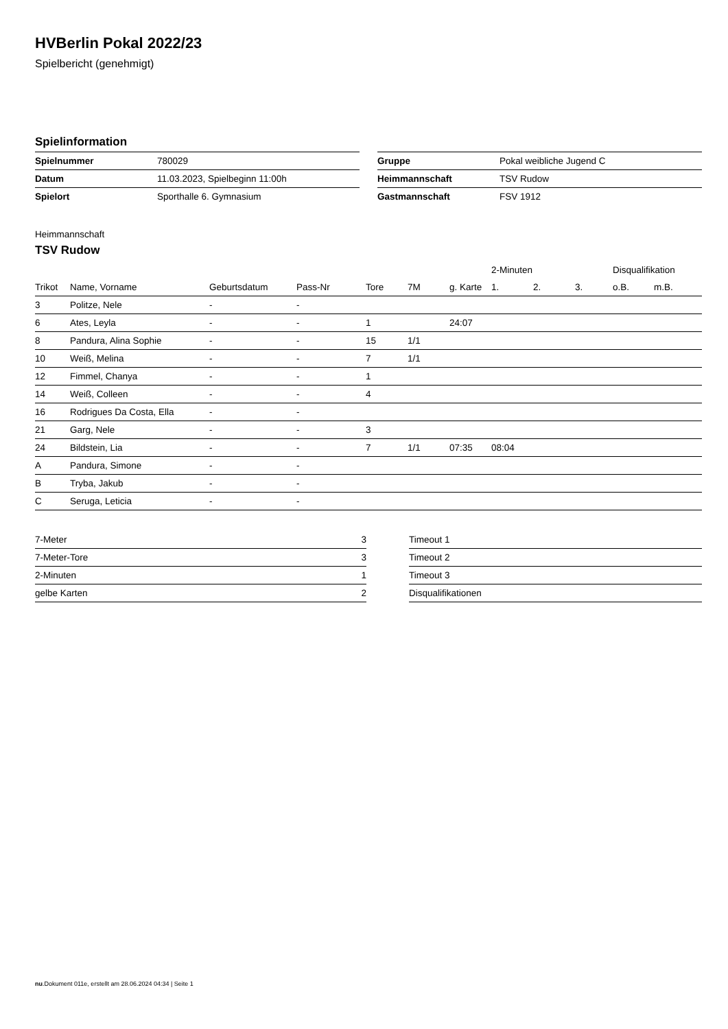HVBerlin Pokal 2022/23
Spielbericht (genehmigt)
Spielinformation
| Spielnummer | 780029 |
| Datum | 11.03.2023, Spielbeginn 11:00h |
| Spielort | Sporthalle 6. Gymnasium |
| Gruppe | Pokal weibliche Jugend C |
| Heimmannschaft | TSV Rudow |
| Gastmannschaft | FSV 1912 |
Heimmannschaft
TSV Rudow
| | | | | | | | 2-Minuten | | | Disqualifikation | |
| --- | --- | --- | --- | --- | --- | --- | --- | --- | --- | --- | --- |
| Trikot | Name, Vorname | Geburtsdatum | Pass-Nr | Tore | 7M | g. Karte | 1. | 2. | 3. | o.B. | m.B. |
| 3 | Politze, Nele | - | - | | | | | | | | |
| 6 | Ates, Leyla | - | - | 1 | | 24:07 | | | | | |
| 8 | Pandura, Alina Sophie | - | - | 15 | 1/1 | | | | | | |
| 10 | Weiß, Melina | - | - | 7 | 1/1 | | | | | | |
| 12 | Fimmel, Chanya | - | - | 1 | | | | | | | |
| 14 | Weiß, Colleen | - | - | 4 | | | | | | | |
| 16 | Rodrigues Da Costa, Ella | - | - | | | | | | | | |
| 21 | Garg, Nele | - | - | 3 | | | | | | | |
| 24 | Bildstein, Lia | - | - | 7 | 1/1 | 07:35 | 08:04 | | | | |
| A | Pandura, Simone | - | - | | | | | | | | |
| B | Tryba, Jakub | - | - | | | | | | | | |
| C | Seruga, Leticia | - | - | | | | | | | | |
| 7-Meter | 3 |
| 7-Meter-Tore | 3 |
| 2-Minuten | 1 |
| gelbe Karten | 2 |
| Timeout 1 |
| Timeout 2 |
| Timeout 3 |
| Disqualifikationen |
nu.Dokument 011e, erstellt am 28.06.2024 04:34 | Seite 1